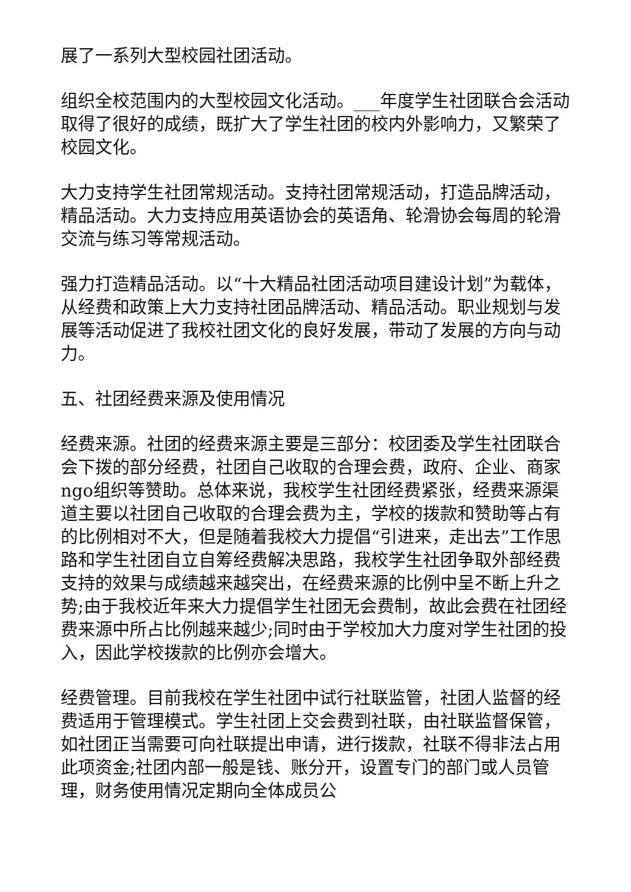展了一系列大型校园社团活动。
组织全校范围内的大型校园文化活动。___年度学生社团联合会活动取得了很好的成绩，既扩大了学生社团的校内外影响力，又繁荣了校园文化。
大力支持学生社团常规活动。支持社团常规活动，打造品牌活动，精品活动。大力支持应用英语协会的英语角、轮滑协会每周的轮滑交流与练习等常规活动。
强力打造精品活动。以“十大精品社团活动项目建设计划”为载体，从经费和政策上大力支持社团品牌活动、精品活动。职业规划与发展等活动促进了我校社团文化的良好发展，带动了发展的方向与动力。
五、社团经费来源及使用情况
经费来源。社团的经费来源主要是三部分：校团委及学生社团联合会下拨的部分经费，社团自己收取的合理会费，政府、企业、商家ngo组织等赞助。总体来说，我校学生社团经费紧张，经费来源渠道主要以社团自己收取的合理会费为主，学校的拨款和赞助等占有的比例相对不大，但是随着我校大力提倡“引进来，走出去”工作思路和学生社团自立自筹经费解决思路，我校学生社团争取外部经费支持的效果与成绩越来越突出，在经费来源的比例中呈不断上升之势;由于我校近年来大力提倡学生社团无会费制，故此会费在社团经费来源中所占比例越来越少;同时由于学校加大力度对学生社团的投入，因此学校拨款的比例亦会增大。
经费管理。目前我校在学生社团中试行社联监管，社团人监督的经费适用于管理模式。学生社团上交会费到社联，由社联监督保管，如社团正当需要可向社联提出申请，进行拨款，社联不得非法占用此项资金;社团内部一般是钱、账分开，设置专门的部门或人员管理，财务使用情况定期向全体成员公